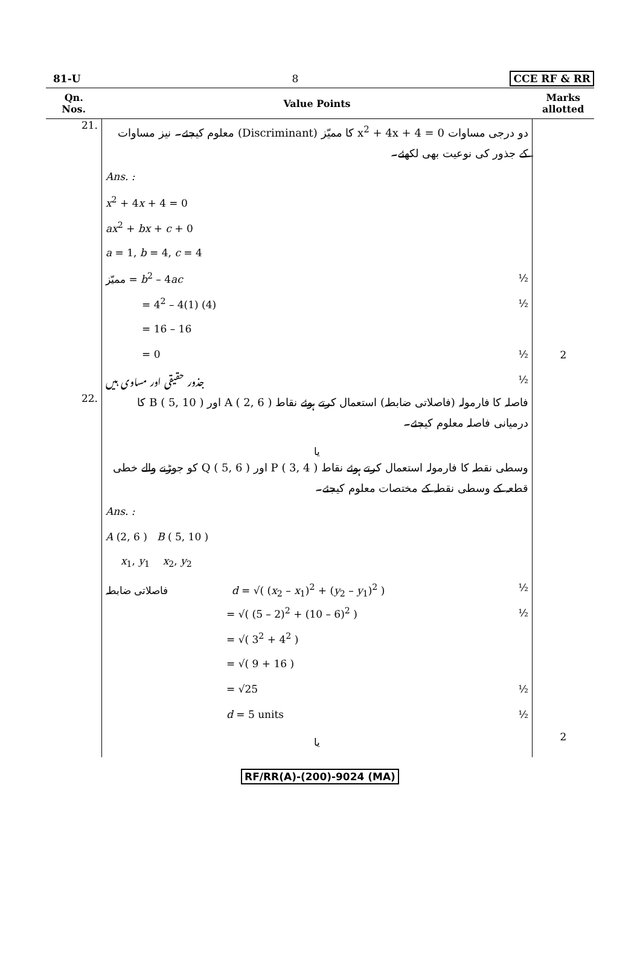81-U 8 CCE RF & RR
| Qn. Nos. | Value Points | Marks allotted |
| --- | --- | --- |
| 21. | دو درجی مساوات 0 = x<sup>2</sup> + 4x + 4 کا ممیّز (Discriminant) معلوم کیجئے۔ نیز مساوات کے جذور کی نوعیت بھی لکھئے۔ Ans. : x<sup>2</sup> + 4 x + 4 = 0 ax<sup>2</sup> + bx + c + 0 a = 1, b = 4, c = 4 ممیّز = b<sup>2</sup> – 4 ac ½ = 4<sup>2</sup> – 4(1) (4) ½ = 16 – 16 = 0 ½ جذور حقیقی اور مساوی ہیں ½ | 2 |
| 22. | فاصلہ کا فارمولہ (فاصلاتی ضابطہ) استعمال کرتے ہوئے نقاط A ( 2, 6 ) اور B ( 5, 10 ) کا درمیانی فاصلہ معلوم کیجئے۔ یا وسطی نقطہ کا فارمولہ استعمال کرتے ہوئے نقاط P ( 3, 4 ) اور Q ( 5, 6 ) کو جوڑنے والے خطی قطعہ کے وسطی نقطہ کے مختصات معلوم کیجئے۔ Ans. : A (2, 6 ) B ( 5, 10 ) x<sub>1</sub>, y<sub>1</sub> x<sub>2</sub>, y<sub>2</sub> فاصلاتی ضابطہ d = √( ( x<sub>2</sub> – x<sub>1</sub>)<sup>2</sup> + ( y<sub>2</sub> – y<sub>1</sub>)<sup>2</sup> ) ½ = √( (5 – 2)<sup>2</sup> + (10 – 6)<sup>2</sup> ) ½ = √( 3<sup>2</sup> + 4<sup>2</sup> ) = √( 9 + 16 ) = √25 ½ d = 5 units ½ یا | 2 |
RF/RR(A)-(200)-9024 (MA)